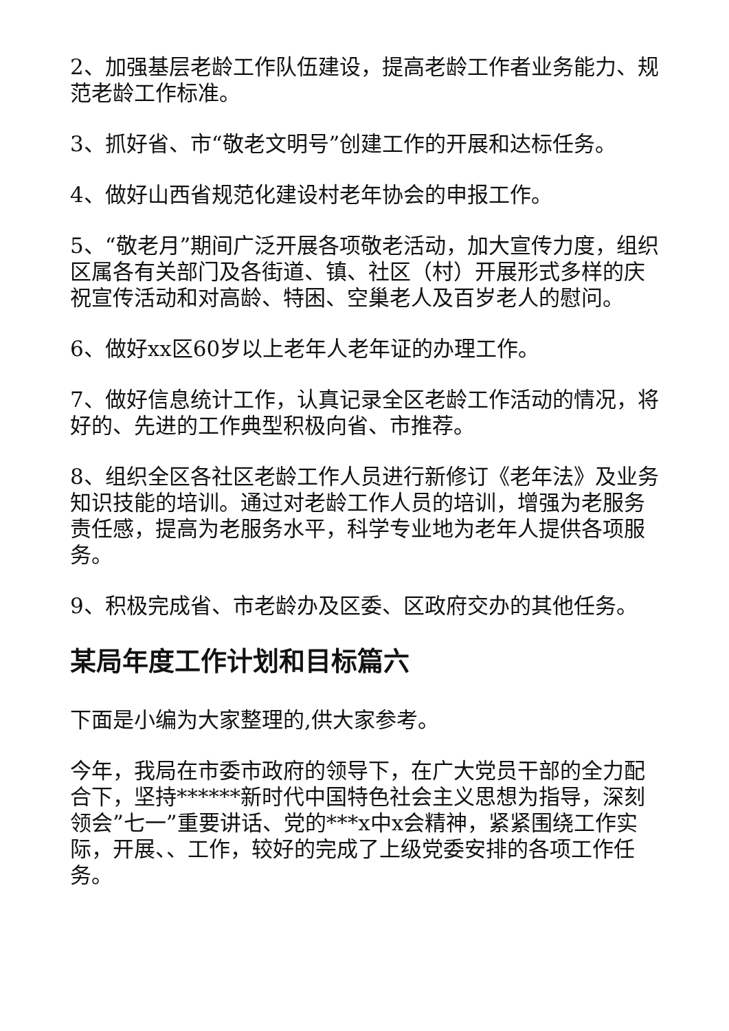2、加强基层老龄工作队伍建设，提高老龄工作者业务能力、规范老龄工作标准。
3、抓好省、市“敬老文明号”创建工作的开展和达标任务。
4、做好山西省规范化建设村老年协会的申报工作。
5、“敬老月”期间广泛开展各项敬老活动，加大宣传力度，组织区属各有关部门及各街道、镇、社区（村）开展形式多样的庆祝宣传活动和对高龄、特困、空巢老人及百岁老人的慰问。
6、做好xx区60岁以上老年人老年证的办理工作。
7、做好信息统计工作，认真记录全区老龄工作活动的情况，将好的、先进的工作典型积极向省、市推荐。
8、组织全区各社区老龄工作人员进行新修订《老年法》及业务知识技能的培训。通过对老龄工作人员的培训，增强为老服务责任感，提高为老服务水平，科学专业地为老年人提供各项服务。
9、积极完成省、市老龄办及区委、区政府交办的其他任务。
某局年度工作计划和目标篇六
下面是小编为大家整理的,供大家参考。
今年，我局在市委市政府的领导下，在广大党员干部的全力配合下，坚持******新时代中国特色社会主义思想为指导，深刻领会”七一”重要讲话、党的***x中x会精神，紧紧围绕工作实际，开展、、工作，较好的完成了上级党委安排的各项工作任务。